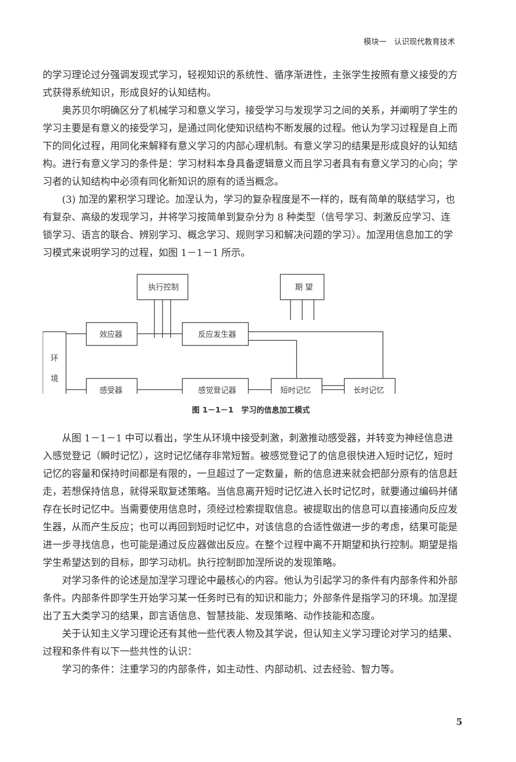模块一　认识现代教育技术
的学习理论过分强调发现式学习，轻视知识的系统性、循序渐进性，主张学生按照有意义接受的方式获得系统知识，形成良好的认知结构。
奥苏贝尔明确区分了机械学习和意义学习，接受学习与发现学习之间的关系，并阐明了学生的学习主要是有意义的接受学习，是通过同化使知识结构不断发展的过程。他认为学习过程是自上而下的同化过程，用同化来解释有意义学习的内部心理机制。有意义学习的结果是形成良好的认知结构。进行有意义学习的条件是：学习材料本身具备逻辑意义而且学习者具有有意义学习的心向；学习者的认知结构中必须有同化新知识的原有的适当概念。
(3) 加涅的累积学习理论。加涅认为，学习的复杂程度是不一样的，既有简单的联结学习，也有复杂、高级的发现学习，并将学习按简单到复杂分为 8 种类型（信号学习、刺激反应学习、连锁学习、语言的联合、辨别学习、概念学习、规则学习和解决问题的学习）。加涅用信息加工的学习模式来说明学习的过程，如图 1－1－1 所示。
执行控制
期 望
效应器
反应发生器
环
境
感受器
感觉登记器
短时记忆
长时记忆
图 1－1－1　学习的信息加工模式
从图 1－1－1 中可以看出，学生从环境中接受刺激，刺激推动感受器，并转变为神经信息进入感觉登记（瞬时记忆），这时记忆储存非常短暂。被感觉登记了的信息很快进入短时记忆，短时记忆的容量和保持时间都是有限的，一旦超过了一定数量，新的信息进来就会把部分原有的信息赶走，若想保持信息，就得采取复述策略。当信息离开短时记忆进入长时记忆时，就要通过编码并储存在长时记忆中。当需要使用信息时，须经过检索提取信息。被提取出的信息可以直接通向反应发生器，从而产生反应；也可以再回到短时记忆中，对该信息的合适性做进一步的考虑，结果可能是进一步寻找信息，也可能是通过反应器做出反应。在整个过程中离不开期望和执行控制。期望是指学生希望达到的目标，即学习动机。执行控制即加涅所说的发现策略。
对学习条件的论述是加涅学习理论中最核心的内容。他认为引起学习的条件有内部条件和外部条件。内部条件即学生开始学习某一任务时已有的知识和能力；外部条件是指学习的环境。加涅提出了五大类学习的结果，即言语信息、智慧技能、发现策略、动作技能和态度。
关于认知主义学习理论还有其他一些代表人物及其学说，但认知主义学习理论对学习的结果、过程和条件有以下一些共性的认识：
学习的条件：注重学习的内部条件，如主动性、内部动机、过去经验、智力等。
5